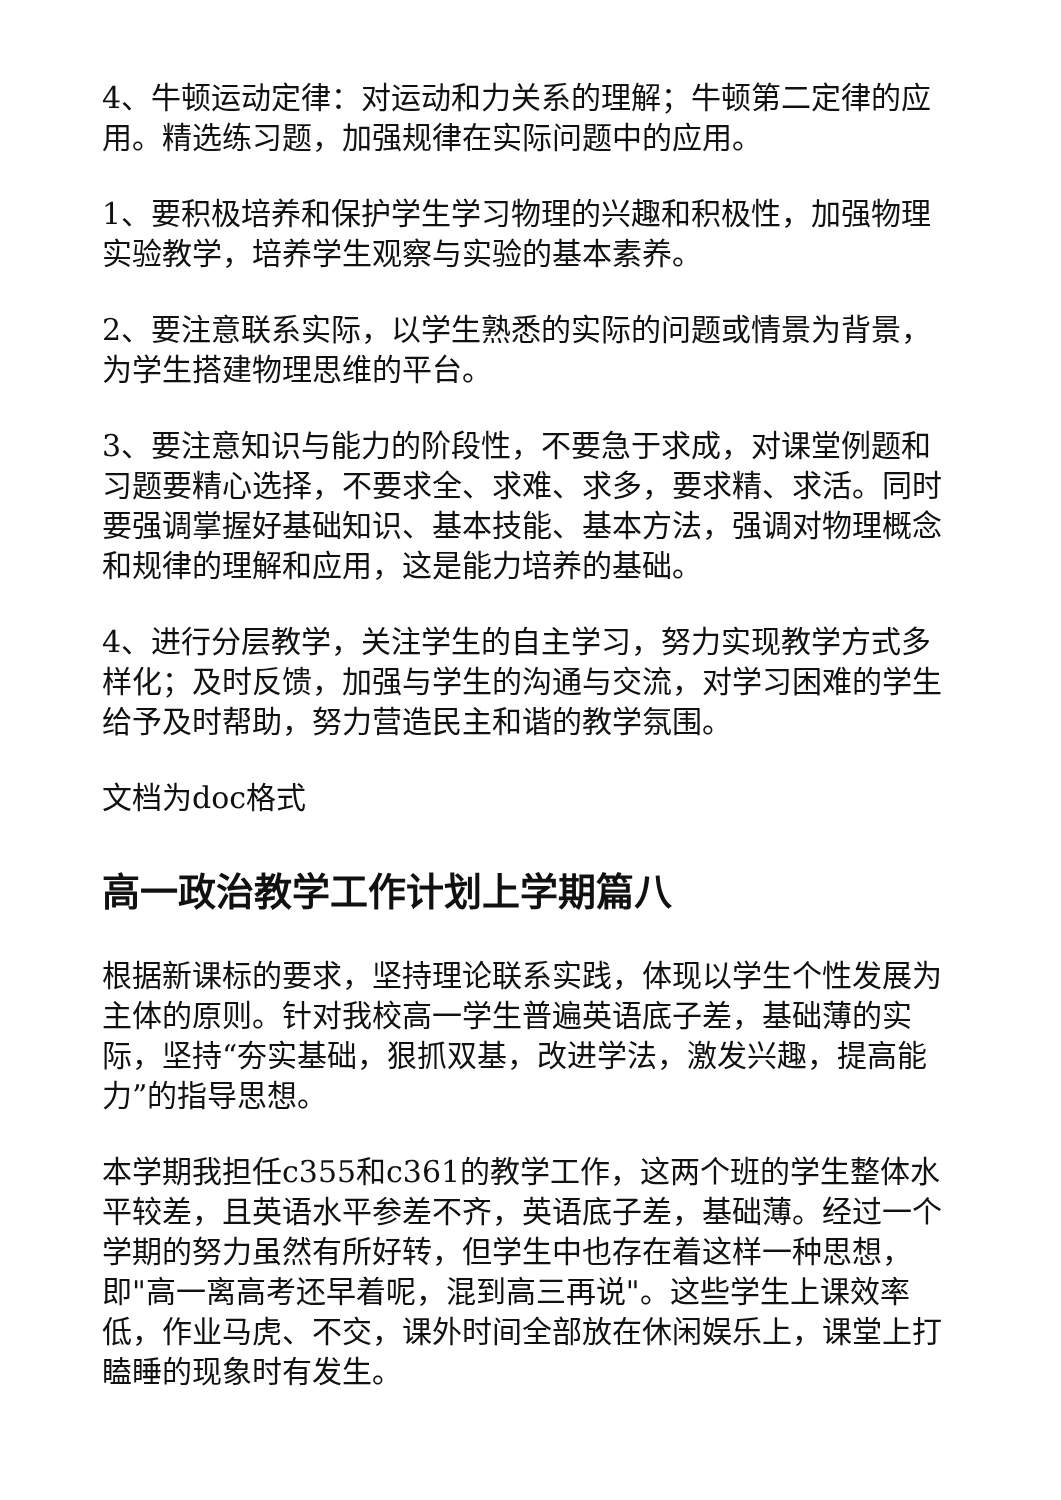4、牛顿运动定律：对运动和力关系的理解；牛顿第二定律的应用。精选练习题，加强规律在实际问题中的应用。
1、要积极培养和保护学生学习物理的兴趣和积极性，加强物理实验教学，培养学生观察与实验的基本素养。
2、要注意联系实际，以学生熟悉的实际的问题或情景为背景，为学生搭建物理思维的平台。
3、要注意知识与能力的阶段性，不要急于求成，对课堂例题和习题要精心选择，不要求全、求难、求多，要求精、求活。同时要强调掌握好基础知识、基本技能、基本方法，强调对物理概念和规律的理解和应用，这是能力培养的基础。
4、进行分层教学，关注学生的自主学习，努力实现教学方式多样化；及时反馈，加强与学生的沟通与交流，对学习困难的学生给予及时帮助，努力营造民主和谐的教学氛围。
文档为doc格式
高一政治教学工作计划上学期篇八
根据新课标的要求，坚持理论联系实践，体现以学生个性发展为主体的原则。针对我校高一学生普遍英语底子差，基础薄的实际，坚持“夯实基础，狠抓双基，改进学法，激发兴趣，提高能力”的指导思想。
本学期我担任c355和c361的教学工作，这两个班的学生整体水平较差，且英语水平参差不齐，英语底子差，基础薄。经过一个学期的努力虽然有所好转，但学生中也存在着这样一种思想，即"高一离高考还早着呢，混到高三再说"。这些学生上课效率低，作业马虎、不交，课外时间全部放在休闲娱乐上，课堂上打瞌睡的现象时有发生。